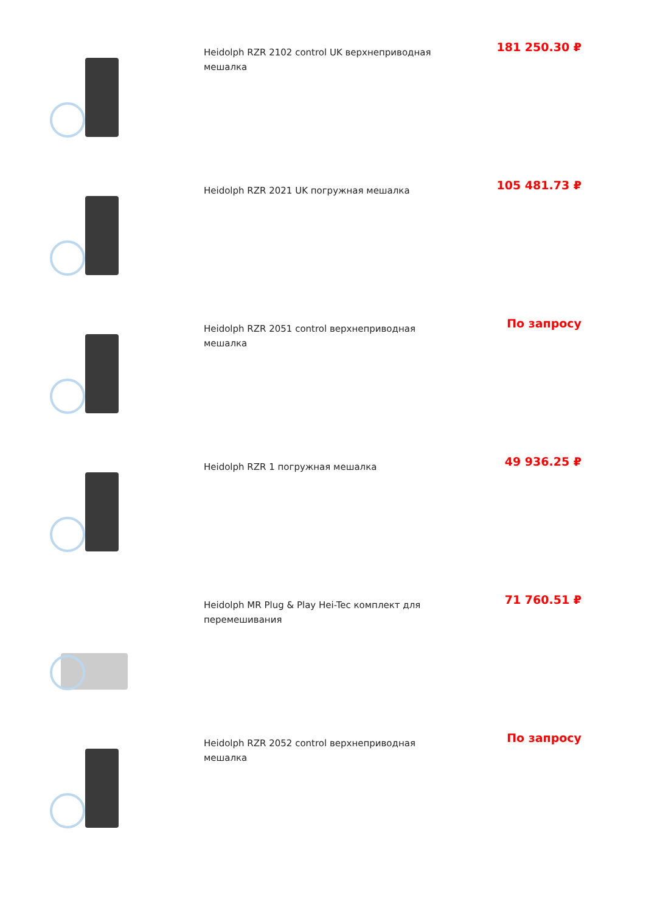Heidolph RZR 2102 control UK верхнеприводная мешалка
181 250.30 ₽
Heidolph RZR 2021 UK погружная мешалка
105 481.73 ₽
Heidolph RZR 2051 control верхнеприводная мешалка
По запросу
Heidolph RZR 1 погружная мешалка
49 936.25 ₽
Heidolph MR Plug & Play Hei-Tec комплект для перемешивания
71 760.51 ₽
Heidolph RZR 2052 control верхнеприводная мешалка
По запросу